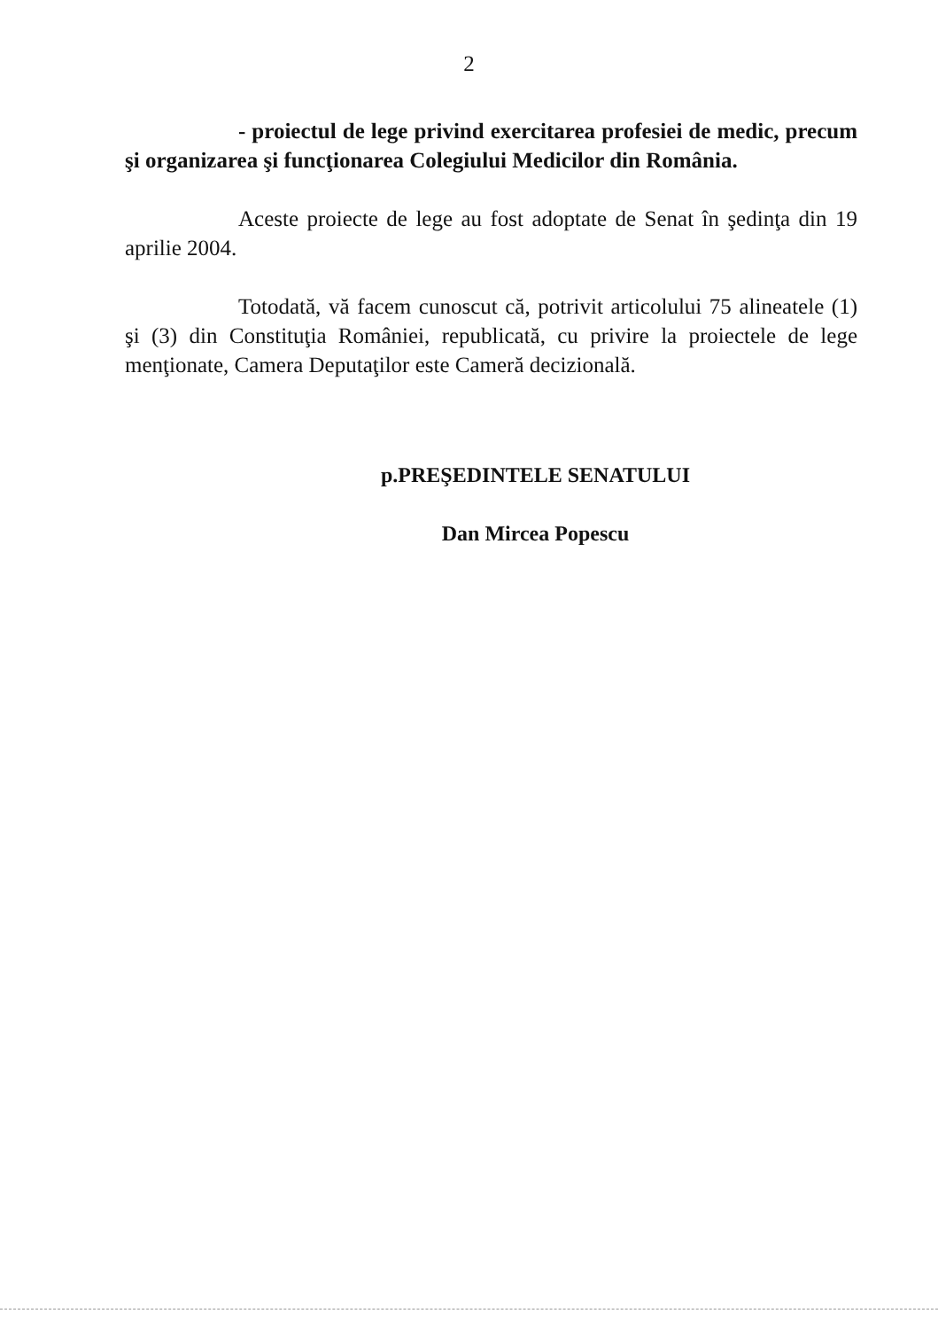2
- proiectul de lege privind exercitarea profesiei de medic, precum şi organizarea şi funcţionarea Colegiului Medicilor din România.
Aceste proiecte de lege au fost adoptate de Senat în şedinţa din 19 aprilie 2004.
Totodată, vă facem cunoscut că, potrivit articolului 75 alineatele (1) şi (3) din Constituţia României, republicată, cu privire la proiectele de lege menţionate, Camera Deputaţilor este Cameră decizională.
p.PREŞEDINTELE SENATULUI
Dan Mircea Popescu